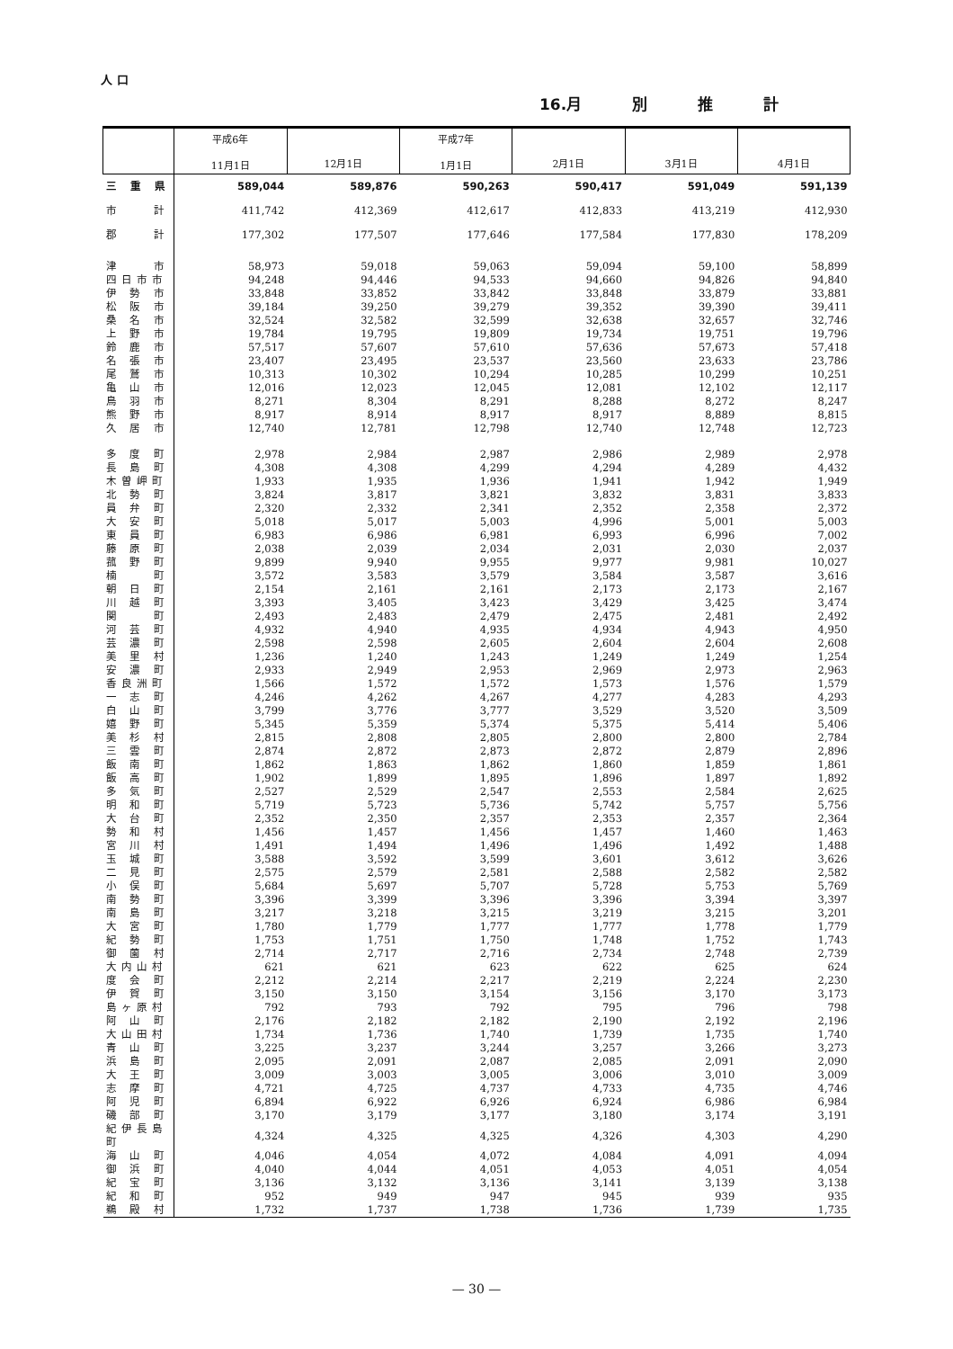人 口
16.月 別 推 計
| | 平成6年 11月1日 | 12月1日 | 平成7年 1月1日 | 2月1日 | 3月1日 | 4月1日 |
| --- | --- | --- | --- | --- | --- | --- |
| 三 重 県 | 589,044 | 589,876 | 590,263 | 590,417 | 591,049 | 591,139 |
| 市 計 | 411,742 | 412,369 | 412,617 | 412,833 | 413,219 | 412,930 |
| 郡 計 | 177,302 | 177,507 | 177,646 | 177,584 | 177,830 | 178,209 |
| 津 市 | 58,973 | 59,018 | 59,063 | 59,094 | 59,100 | 58,899 |
| 四日市市 | 94,248 | 94,446 | 94,533 | 94,660 | 94,826 | 94,840 |
| 伊 勢 市 | 33,848 | 33,852 | 33,842 | 33,848 | 33,879 | 33,881 |
| 松 阪 市 | 39,184 | 39,250 | 39,279 | 39,352 | 39,390 | 39,411 |
| 桑 名 市 | 32,524 | 32,582 | 32,599 | 32,638 | 32,657 | 32,746 |
| 上 野 市 | 19,784 | 19,795 | 19,809 | 19,734 | 19,751 | 19,796 |
| 鈴 鹿 市 | 57,517 | 57,607 | 57,610 | 57,636 | 57,673 | 57,418 |
| 名 張 市 | 23,407 | 23,495 | 23,537 | 23,560 | 23,633 | 23,786 |
| 尾 鷲 市 | 10,313 | 10,302 | 10,294 | 10,285 | 10,299 | 10,251 |
| 亀 山 市 | 12,016 | 12,023 | 12,045 | 12,081 | 12,102 | 12,117 |
| 鳥 羽 市 | 8,271 | 8,304 | 8,291 | 8,288 | 8,272 | 8,247 |
| 熊 野 市 | 8,917 | 8,914 | 8,917 | 8,917 | 8,889 | 8,815 |
| 久 居 市 | 12,740 | 12,781 | 12,798 | 12,740 | 12,748 | 12,723 |
| 多 度 町 | 2,978 | 2,984 | 2,987 | 2,986 | 2,989 | 2,978 |
| 長 島 町 | 4,308 | 4,308 | 4,299 | 4,294 | 4,289 | 4,432 |
| 木曽岬町 | 1,933 | 1,935 | 1,936 | 1,941 | 1,942 | 1,949 |
| 北 勢 町 | 3,824 | 3,817 | 3,821 | 3,832 | 3,831 | 3,833 |
| 員 弁 町 | 2,320 | 2,332 | 2,341 | 2,352 | 2,358 | 2,372 |
| 大 安 町 | 5,018 | 5,017 | 5,003 | 4,996 | 5,001 | 5,003 |
| 東 員 町 | 6,983 | 6,986 | 6,981 | 6,993 | 6,996 | 7,002 |
| 藤 原 町 | 2,038 | 2,039 | 2,034 | 2,031 | 2,030 | 2,037 |
| 菰 野 町 | 9,899 | 9,940 | 9,955 | 9,977 | 9,981 | 10,027 |
| 楠 町 | 3,572 | 3,583 | 3,579 | 3,584 | 3,587 | 3,616 |
| 朝 日 町 | 2,154 | 2,161 | 2,161 | 2,173 | 2,173 | 2,167 |
| 川 越 町 | 3,393 | 3,405 | 3,423 | 3,429 | 3,425 | 3,474 |
| 関 町 | 2,493 | 2,483 | 2,479 | 2,475 | 2,481 | 2,492 |
| 河 芸 町 | 4,932 | 4,940 | 4,935 | 4,934 | 4,943 | 4,950 |
| 芸 濃 町 | 2,598 | 2,598 | 2,605 | 2,604 | 2,604 | 2,608 |
| 美 里 村 | 1,236 | 1,240 | 1,243 | 1,249 | 1,249 | 1,254 |
| 安 濃 町 | 2,933 | 2,949 | 2,953 | 2,969 | 2,973 | 2,963 |
| 香良洲町 | 1,566 | 1,572 | 1,572 | 1,573 | 1,576 | 1,579 |
| 一 志 町 | 4,246 | 4,262 | 4,267 | 4,277 | 4,283 | 4,293 |
| 白 山 町 | 3,799 | 3,776 | 3,777 | 3,529 | 3,520 | 3,509 |
| 嬉 野 町 | 5,345 | 5,359 | 5,374 | 5,375 | 5,414 | 5,406 |
| 美 杉 村 | 2,815 | 2,808 | 2,805 | 2,800 | 2,800 | 2,784 |
| 三 雲 町 | 2,874 | 2,872 | 2,873 | 2,872 | 2,879 | 2,896 |
| 飯 南 町 | 1,862 | 1,863 | 1,862 | 1,860 | 1,859 | 1,861 |
| 飯 高 町 | 1,902 | 1,899 | 1,895 | 1,896 | 1,897 | 1,892 |
| 多 気 町 | 2,527 | 2,529 | 2,547 | 2,553 | 2,584 | 2,625 |
| 明 和 町 | 5,719 | 5,723 | 5,736 | 5,742 | 5,757 | 5,756 |
| 大 台 町 | 2,352 | 2,350 | 2,357 | 2,353 | 2,357 | 2,364 |
| 勢 和 村 | 1,456 | 1,457 | 1,456 | 1,457 | 1,460 | 1,463 |
| 宮 川 村 | 1,491 | 1,494 | 1,496 | 1,496 | 1,492 | 1,488 |
| 玉 城 町 | 3,588 | 3,592 | 3,599 | 3,601 | 3,612 | 3,626 |
| 二 見 町 | 2,575 | 2,579 | 2,581 | 2,588 | 2,582 | 2,582 |
| 小 俣 町 | 5,684 | 5,697 | 5,707 | 5,728 | 5,753 | 5,769 |
| 南 勢 町 | 3,396 | 3,399 | 3,396 | 3,396 | 3,394 | 3,397 |
| 南 島 町 | 3,217 | 3,218 | 3,215 | 3,219 | 3,215 | 3,201 |
| 大 宮 町 | 1,780 | 1,779 | 1,777 | 1,777 | 1,778 | 1,779 |
| 紀 勢 町 | 1,753 | 1,751 | 1,750 | 1,748 | 1,752 | 1,743 |
| 御 薗 村 | 2,714 | 2,717 | 2,716 | 2,734 | 2,748 | 2,739 |
| 大内山村 | 621 | 621 | 623 | 622 | 625 | 624 |
| 度 会 町 | 2,212 | 2,214 | 2,217 | 2,219 | 2,224 | 2,230 |
| 伊 賀 町 | 3,150 | 3,150 | 3,154 | 3,156 | 3,170 | 3,173 |
| 島ヶ原村 | 792 | 793 | 792 | 795 | 796 | 798 |
| 阿 山 町 | 2,176 | 2,182 | 2,182 | 2,190 | 2,192 | 2,196 |
| 大山田村 | 1,734 | 1,736 | 1,740 | 1,739 | 1,735 | 1,740 |
| 青 山 町 | 3,225 | 3,237 | 3,244 | 3,257 | 3,266 | 3,273 |
| 浜 島 町 | 2,095 | 2,091 | 2,087 | 2,085 | 2,091 | 2,090 |
| 大 王 町 | 3,009 | 3,003 | 3,005 | 3,006 | 3,010 | 3,009 |
| 志 摩 町 | 4,721 | 4,725 | 4,737 | 4,733 | 4,735 | 4,746 |
| 阿 児 町 | 6,894 | 6,922 | 6,926 | 6,924 | 6,986 | 6,984 |
| 磯 部 町 | 3,170 | 3,179 | 3,177 | 3,180 | 3,174 | 3,191 |
| 紀伊長島町 | 4,324 | 4,325 | 4,325 | 4,326 | 4,303 | 4,290 |
| 海 山 町 | 4,046 | 4,054 | 4,072 | 4,084 | 4,091 | 4,094 |
| 御 浜 町 | 4,040 | 4,044 | 4,051 | 4,053 | 4,051 | 4,054 |
| 紀 宝 町 | 3,136 | 3,132 | 3,136 | 3,141 | 3,139 | 3,138 |
| 紀 和 町 | 952 | 949 | 947 | 945 | 939 | 935 |
| 鵜 殿 村 | 1,732 | 1,737 | 1,738 | 1,736 | 1,739 | 1,735 |
— 30 —